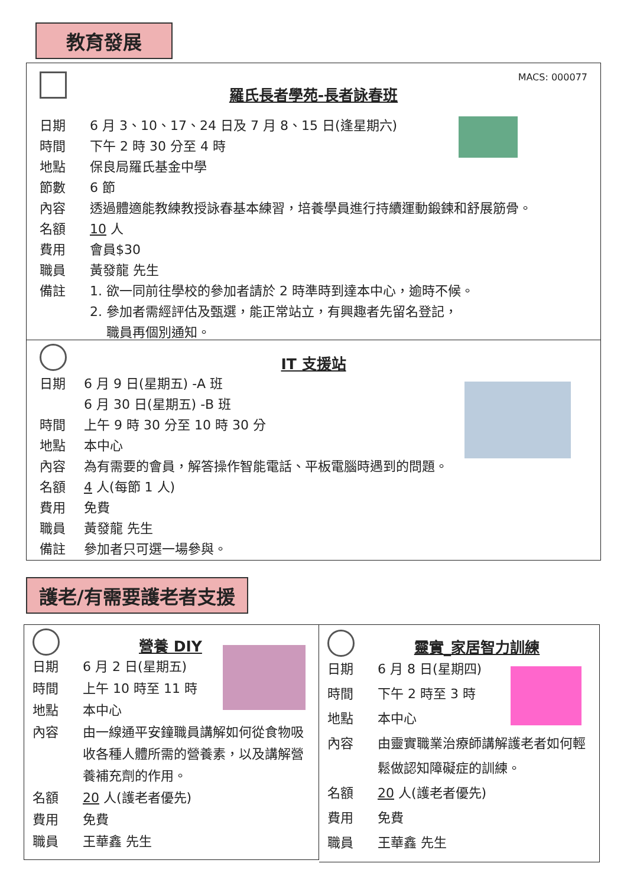教育發展
MACS: 000077
羅氏長者學苑-長者詠春班
日期 6 月 3、10、17、24 日及 7 月 8、15 日(逢星期六)
時間 下午 2 時 30 分至 4 時
地點 保良局羅氏基金中學
節數 6 節
內容 透過體適能教練教授詠春基本練習，培養學員進行持續運動鍛鍊和舒展筋骨。
名額 10 人
費用 會員$30
職員 黃發龍 先生
備註 1. 欲一同前往學校的參加者請於 2 時準時到達本中心，逾時不候。
2. 參加者需經評估及甄選，能正常站立，有興趣者先留名登記，
職員再個別通知。
IT 支援站
日期 6 月 9 日(星期五) -A 班
6 月 30 日(星期五) -B 班
時間 上午 9 時 30 分至 10 時 30 分
地點 本中心
內容 為有需要的會員，解答操作智能電話、平板電腦時遇到的問題。
名額 4 人(每節 1 人)
費用 免費
職員 黃發龍 先生
備註 參加者只可選一場參與。
護老/有需要護老者支援
營養 DIY
日期 6 月 2 日(星期五)
時間 上午 10 時至 11 時
地點 本中心
內容 由一線通平安鐘職員講解如何從食物吸收各種人體所需的營養素，以及講解營養補充劑的作用。
名額 20 人(護老者優先)
費用 免費
職員 王華鑫 先生
靈實_家居智力訓練
日期 6 月 8 日(星期四)
時間 下午 2 時至 3 時
地點 本中心
內容 由靈實職業治療師講解護老者如何輕鬆做認知障礙症的訓練。
名額 20 人(護老者優先)
費用 免費
職員 王華鑫 先生